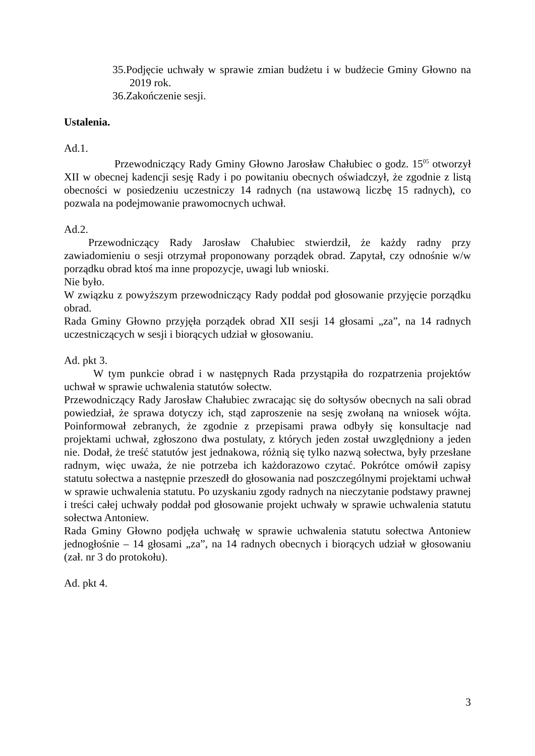35.Podjęcie uchwały w sprawie zmian budżetu i w budżecie Gminy Głowno na 2019 rok.
36.Zakończenie sesji.
Ustalenia.
Ad.1.
Przewodniczący Rady Gminy Głowno Jarosław Chałubiec o godz. 15<sup>05</sup> otworzył XII w obecnej kadencji sesję Rady i po powitaniu obecnych oświadczył, że zgodnie z listą obecności w posiedzeniu uczestniczy 14 radnych (na ustawową liczbę 15 radnych), co pozwala na podejmowanie prawomocnych uchwał.
Ad.2.
Przewodniczący Rady Jarosław Chałubiec stwierdził, że każdy radny przy zawiadomieniu o sesji otrzymał proponowany porządek obrad. Zapytał, czy odnośnie w/w porządku obrad ktoś ma inne propozycje, uwagi lub wnioski.
Nie było.
W związku z powyższym przewodniczący Rady poddał pod głosowanie przyjęcie porządku obrad.
Rada Gminy Głowno przyjęła porządek obrad XII sesji 14 głosami „za”, na 14 radnych uczestniczących w sesji i biorących udział w głosowaniu.
Ad. pkt 3.
W tym punkcie obrad i w następnych Rada przystąpiła do rozpatrzenia projektów uchwał w sprawie uchwalenia statutów sołectw.
Przewodniczący Rady Jarosław Chałubiec zwracając się do sołtysów obecnych na sali obrad powiedział, że sprawa dotyczy ich, stąd zaproszenie na sesję zwołaną na wniosek wójta. Poinformował zebranych, że zgodnie z przepisami prawa odbyły się konsultacje nad projektami uchwał, zgłoszono dwa postulaty, z których jeden został uwzględniony a jeden nie. Dodał, że treść statutów jest jednakowa, różnią się tylko nazwą sołectwa, były przesłane radnym, więc uważa, że nie potrzeba ich każdorazowo czytać. Pokrótce omówił zapisy statutu sołectwa a następnie przeszedł do głosowania nad poszczególnymi projektami uchwał w sprawie uchwalenia statutu. Po uzyskaniu zgody radnych na nieczytanie podstawy prawnej i treści całej uchwały poddał pod głosowanie projekt uchwały w sprawie uchwalenia statutu sołectwa Antoniew.
Rada Gminy Głowno podjęła uchwałę w sprawie uchwalenia statutu sołectwa Antoniew jednogłośnie – 14 głosami „za”, na 14 radnych obecnych i biorących udział w głosowaniu (zał. nr 3 do protokołu).
Ad. pkt 4.
3